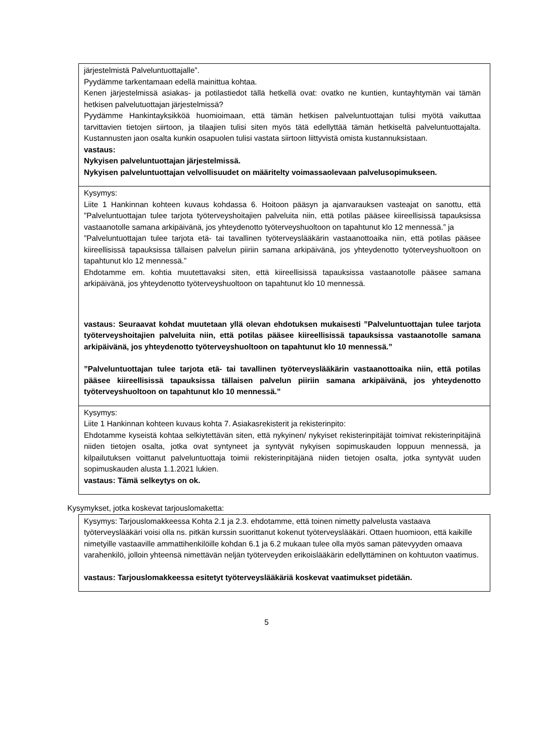| järjestelmistä Palveluntuottajalle”. Pyydämme tarkentamaan edellä mainittua kohtaa. Kenen järjestelmissä asiakas- ja potilastiedot tällä hetkellä ovat: ovatko ne kuntien, kuntayhtymän vai tämän hetkisen palvelutuottajan järjestelmissä? Pyydämme Hankintayksikköä huomioimaan, että tämän hetkisen palveluntuottajan tulisi myötä vaikuttaa tarvittavien tietojen siirtoon, ja tilaajien tulisi siten myös tätä edellyttää tämän hetkiseltä palveluntuottajalta. Kustannusten jaon osalta kunkin osapuolen tulisi vastata siirtoon liittyvistä omista kustannuksistaan. vastaus: Nykyisen palveluntuottajan järjestelmissä. Nykyisen palveluntuottajan velvollisuudet on määritelty voimassaolevaan palvelusopimukseen. |
| Kysymys: Liite 1 Hankinnan kohteen kuvaus kohdassa 6. Hoitoon pääsyn ja ajanvarauksen vasteajat on sanottu, että ”Palveluntuottajan tulee tarjota työterveyshoitajien palveluita niin, että potilas pääsee kiireellisissä tapauksissa vastaanotolle samana arkipäivänä, jos yhteydenotto työterveyshuoltoon on tapahtunut klo 12 mennessä.” ja ”Palveluntuottajan tulee tarjota etä- tai tavallinen työterveyslääkärin vastaanottoaika niin, että potilas pääsee kiireellisissä tapauksissa tällaisen palvelun piiriin samana arkipäivänä, jos yhteydenotto työterveyshuoltoon on tapahtunut klo 12 mennessä.” Ehdotamme em. kohtia muutettavaksi siten, että kiireellisissä tapauksissa vastaanotolle pääsee samana arkipäivänä, jos yhteydenotto työterveyshuoltoon on tapahtunut klo 10 mennessä. vastaus: Seuraavat kohdat muutetaan yllä olevan ehdotuksen mukaisesti ”Palveluntuottajan tulee tarjota työterveyshoitajien palveluita niin, että potilas pääsee kiireellisissä tapauksissa vastaanotolle samana arkipäivänä, jos yhteydenotto työterveyshuoltoon on tapahtunut klo 10 mennessä.” ”Palveluntuottajan tulee tarjota etä- tai tavallinen työterveyslääkärin vastaanottoaika niin, että potilas pääsee kiireellisissä tapauksissa tällaisen palvelun piiriin samana arkipäivänä, jos yhteydenotto työterveyshuoltoon on tapahtunut klo 10 mennessä.” |
| Kysymys: Liite 1 Hankinnan kohteen kuvaus kohta 7. Asiakasrekisterit ja rekisterinpito: Ehdotamme kyseistä kohtaa selkiytettävän siten, että nykyinen/ nykyiset rekisterinpitäjät toimivat rekisterinpitäjinä niiden tietojen osalta, jotka ovat syntyneet ja syntyvät nykyisen sopimuskauden loppuun mennessä, ja kilpailutuksen voittanut palveluntuottaja toimii rekisterinpitäjänä niiden tietojen osalta, jotka syntyvät uuden sopimuskauden alusta 1.1.2021 lukien. vastaus: Tämä selkeytys on ok. |
Kysymykset, jotka koskevat tarjouslomaketta:
| Kysymys: Tarjouslomakkeessa Kohta 2.1 ja 2.3. ehdotamme, että toinen nimetty palvelusta vastaava työterveyslääkäri voisi olla ns. pitkän kurssin suorittanut kokenut työterveyslääkäri. Ottaen huomioon, että kaikille nimetyille vastaaville ammattihenkilöille kohdan 6.1 ja 6.2 mukaan tulee olla myös saman pätevyyden omaava varahenkilö, jolloin yhteensä nimettävän neljän työterveyden erikoislääkärin edellyttäminen on kohtuuton vaatimus. vastaus: Tarjouslomakkeessa esitetyt työterveyslääkäriä koskevat vaatimukset pidetään. |
5